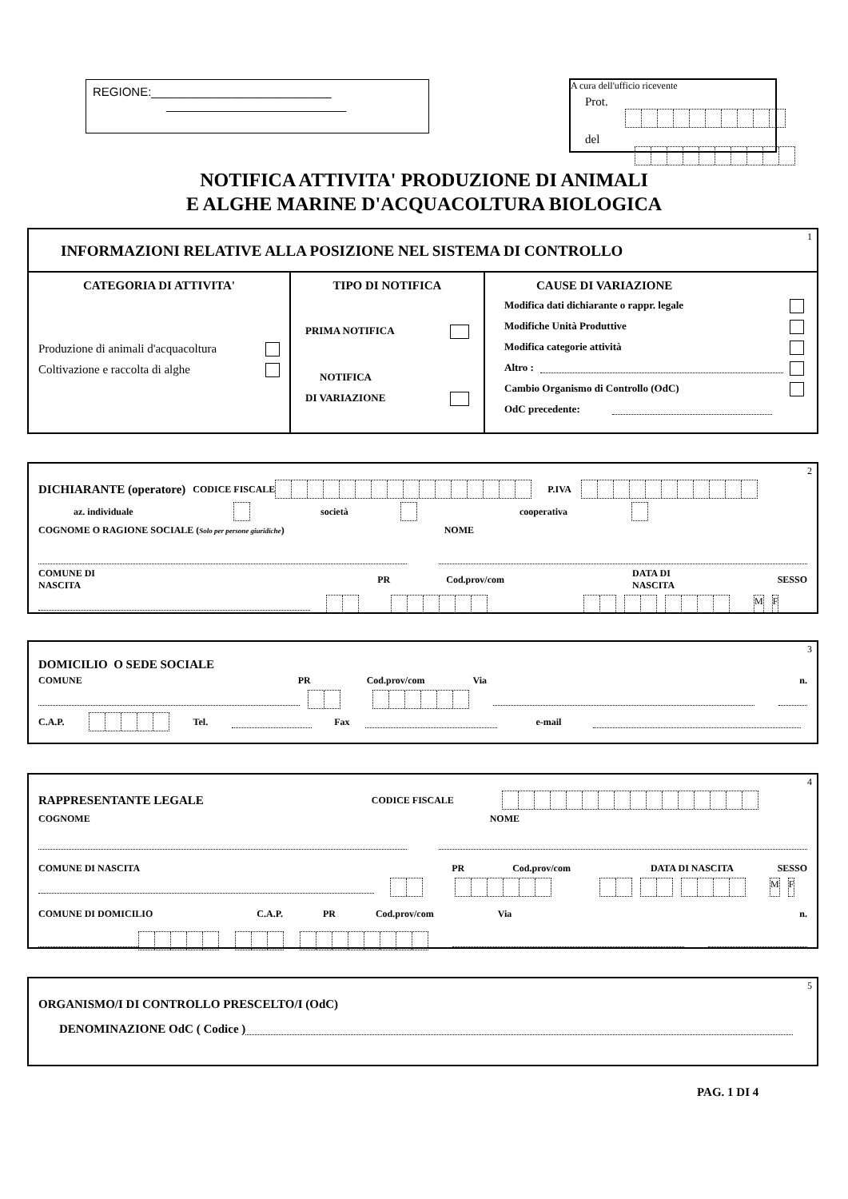REGIONE:___________________________
___________________________
A cura dell'ufficio ricevente
Prot.
del
NOTIFICA ATTIVITA' PRODUZIONE DI ANIMALI
E ALGHE MARINE D'ACQUACOLTURA BIOLOGICA
1
INFORMAZIONI RELATIVE ALLA POSIZIONE NEL SISTEMA DI CONTROLLO
CATEGORIA DI ATTIVITA'
Produzione di animali d'acquacoltura
Coltivazione e raccolta di alghe
TIPO DI NOTIFICA
PRIMA NOTIFICA
NOTIFICA
DI VARIAZIONE
CAUSE DI VARIAZIONE
Modifica dati dichiarante o rappr. legale
Modifiche Unità Produttive
Modifica categorie attività
Altro :
Cambio Organismo di Controllo (OdC)
OdC precedente:
2
DICHIARANTE (operatore) CODICE FISCALE P.IVA
az. individuale società cooperativa
COGNOME O RAGIONE SOCIALE (Solo per persone giuridiche ) NOME
COMUNE DI NASCITA PR Cod.prov/com DATA DI NASCITA SESSO
MF
3
DOMICILIO O SEDE SOCIALE
COMUNE PR Cod.prov/com Via n.
C.A.P. Tel. Fax e-mail
4
RAPPRESENTANTE LEGALE CODICE FISCALE
COGNOME NOME
COMUNE DI NASCITA PR Cod.prov/com DATA DI NASCITA SESSO
MF
COMUNE DI DOMICILIO C.A.P. PR Cod.prov/com Via n.
5
ORGANISMO/I DI CONTROLLO PRESCELTO/I (OdC)
DENOMINAZIONE OdC ( Codice )
PAG. 1 DI 4